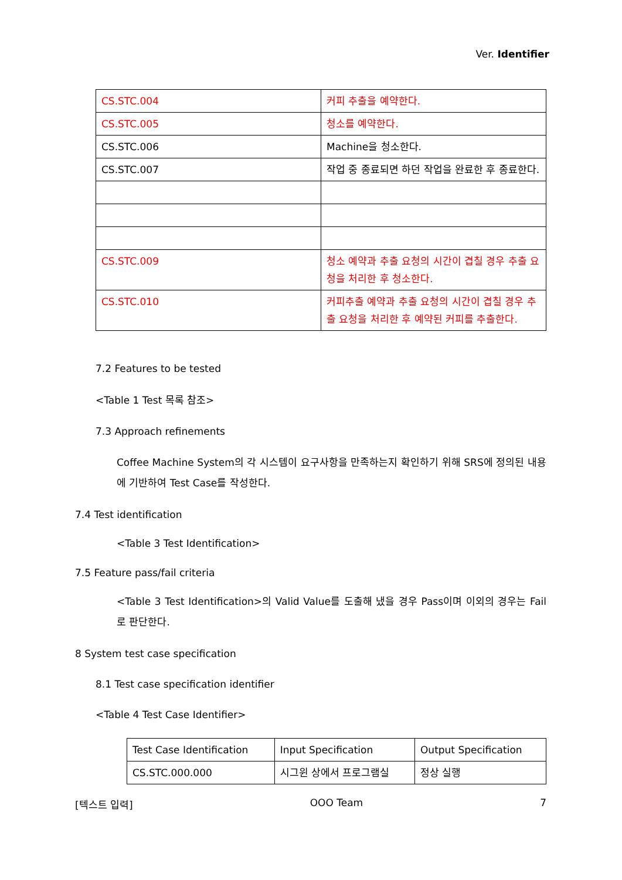Ver. Identifier
| CS.STC.004 | 커피 추출을 예약한다. |
| CS.STC.005 | 청소를 예약한다. |
| CS.STC.006 | Machine을 청소한다. |
| CS.STC.007 | 작업 중 종료되면 하던 작업을 완료한 후 종료한다. |
| CS.STC.009 | 청소 예약과 추출 요청의 시간이 겹칠 경우 추출 요청을 처리한 후 청소한다. |
| CS.STC.010 | 커피추출 예약과 추출 요청의 시간이 겹칠 경우 추출 요청을 처리한 후 예약된 커피를 추출한다. |
7.2 Features to be tested
<Table 1 Test 목록 참조>
7.3 Approach refinements
Coffee Machine System의 각 시스템이 요구사항을 만족하는지 확인하기 위해 SRS에 정의된 내용에 기반하여 Test Case를 작성한다.
7.4 Test identification
<Table 3 Test Identification>
7.5 Feature pass/fail criteria
<Table 3 Test Identification>의 Valid Value를 도출해 냈을 경우 Pass이며 이외의 경우는 Fail 로 판단한다.
8 System test case specification
8.1 Test case specification identifier
<Table 4 Test Case Identifier>
| Test Case Identification | Input Specification | Output Specification |
| CS.STC.000.000 | 시그윈 상에서 프로그램실 | 정상 실행 |
[텍스트 입력] OOO Team 7